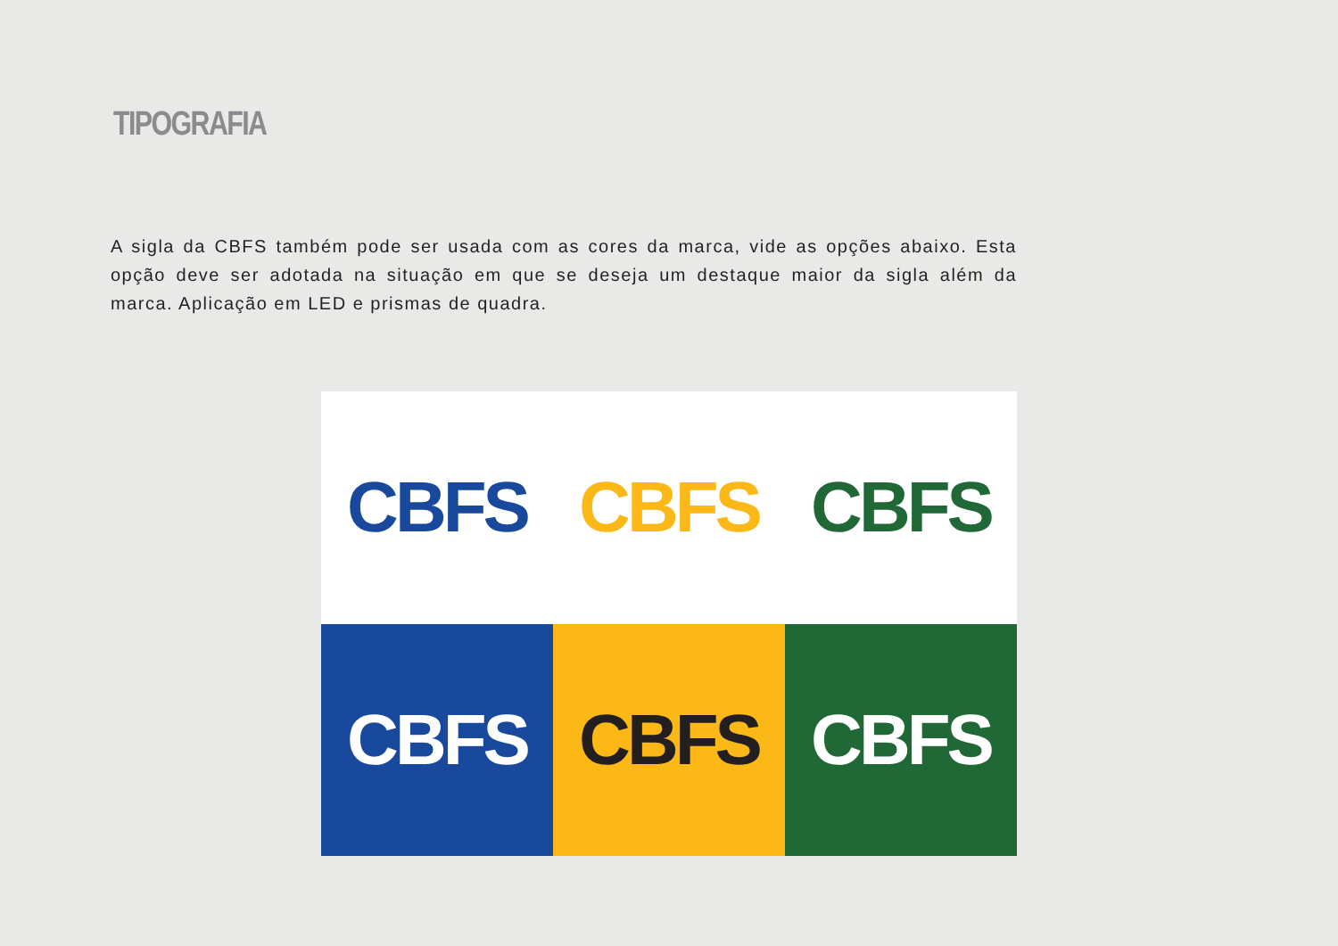TIPOGRAFIA
A sigla da CBFS também pode ser usada com as cores da marca, vide as opções abaixo. Esta opção deve ser adotada na situação em que se deseja um destaque maior da sigla além da marca. Aplicação em LED e prismas de quadra.
CBFS
CBFS
CBFS
CBFS
CBFS
CBFS